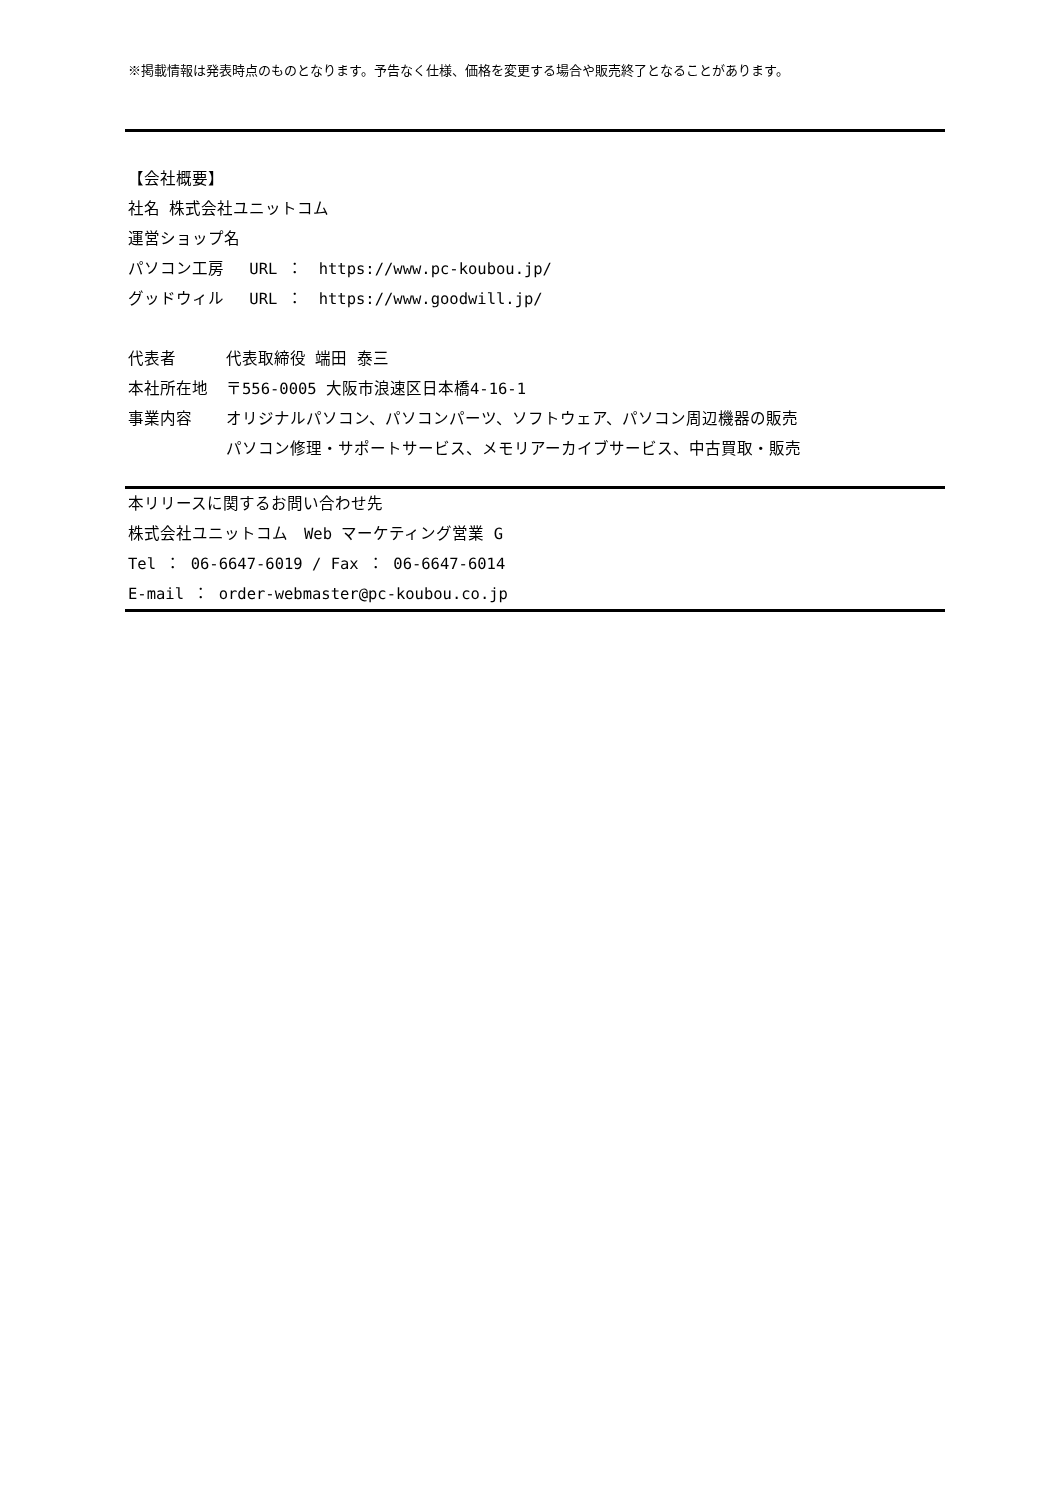※掲載情報は発表時点のものとなります。予告なく仕様、価格を変更する場合や販売終了となることがあります。
【会社概要】
社名 株式会社ユニットコム
運営ショップ名
パソコン工房　 URL ：　https://www.pc-koubou.jp/
グッドウィル　 URL ：　https://www.goodwill.jp/
代表者 代表取締役 端田 泰三
本社所在地 〒556-0005 大阪市浪速区日本橋4-16-1
事業内容 オリジナルパソコン、パソコンパーツ、ソフトウェア、パソコン周辺機器の販売
パソコン修理・サポートサービス、メモリアーカイブサービス、中古買取・販売
本リリースに関するお問い合わせ先
株式会社ユニットコム　Web マーケティング営業 G
Tel ： 06-6647-6019 / Fax ： 06-6647-6014
E-mail ： order-webmaster@pc-koubou.co.jp